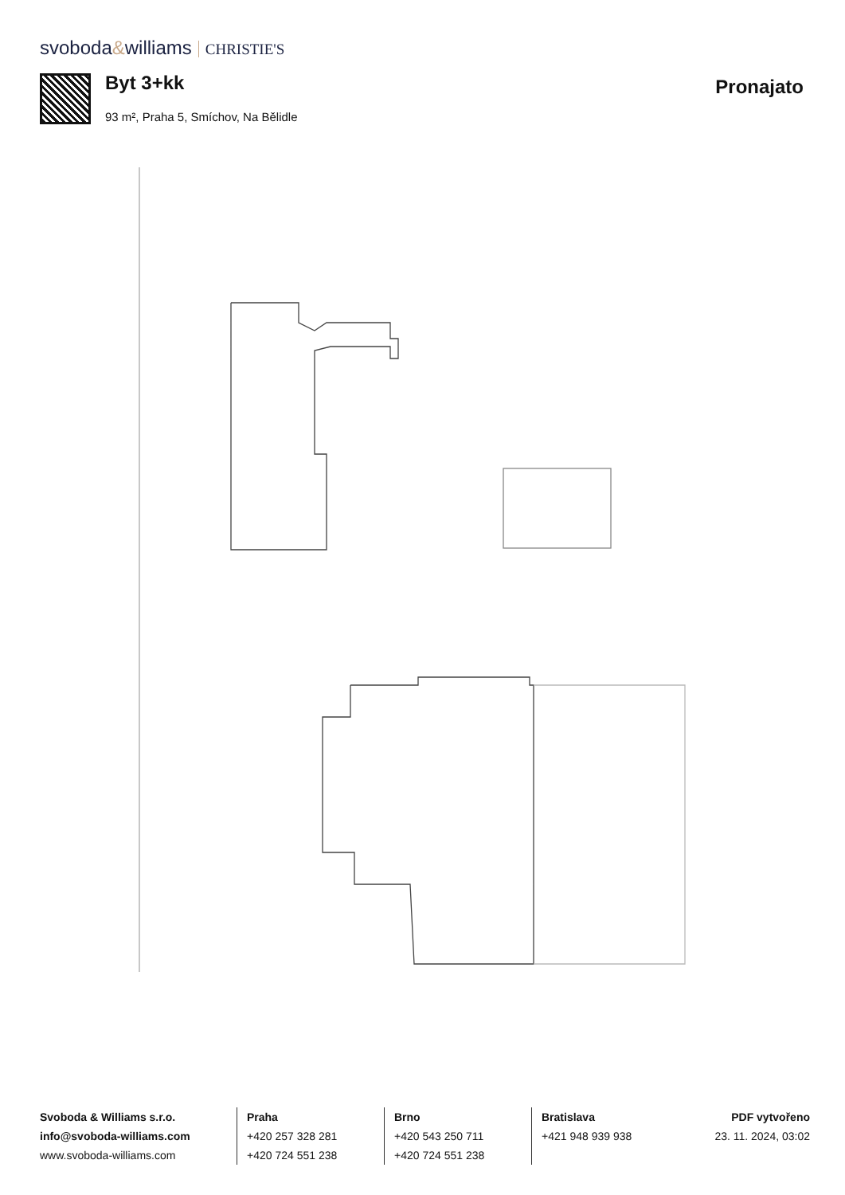svoboda&williams CHRISTIE'S
Byt 3+kk
93 m², Praha 5, Smíchov, Na Bělidle
Pronajato
Svoboda & Williams s.r.o.
info@svoboda-williams.com
www.svoboda-williams.com
Praha
+420 257 328 281
+420 724 551 238
Brno
+420 543 250 711
+420 724 551 238
Bratislava
+421 948 939 938
PDF vytvořeno
23. 11. 2024, 03:02